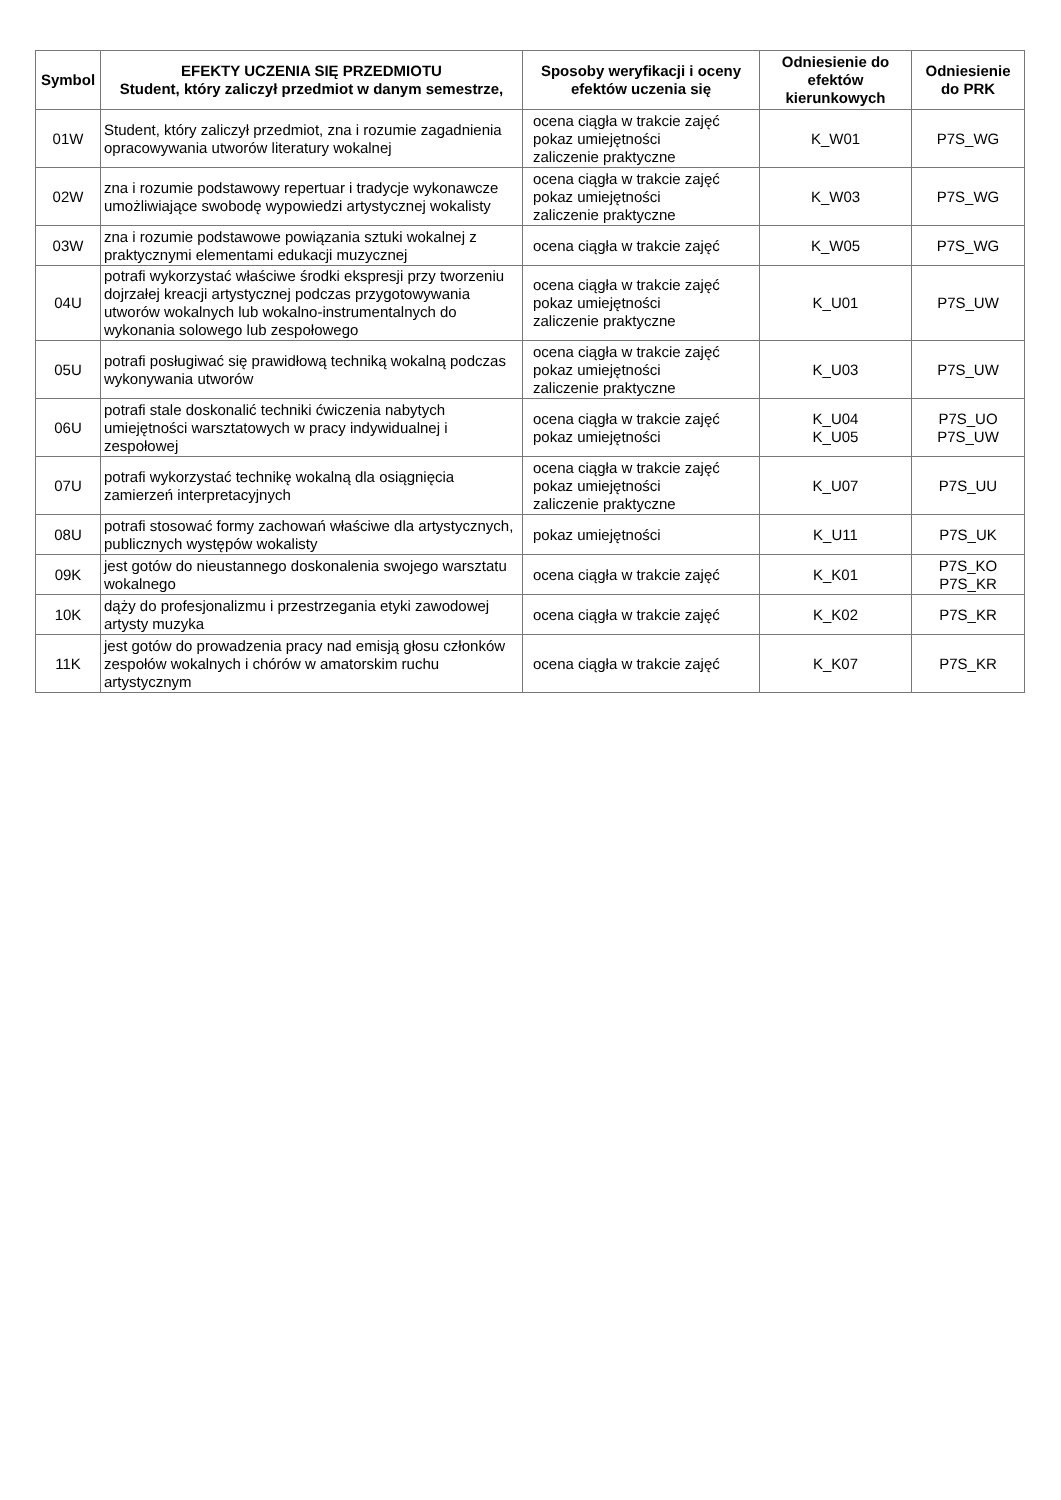| Symbol | EFEKTY UCZENIA SIĘ PRZEDMIOTU Student, który zaliczył przedmiot w danym semestrze, | Sposoby weryfikacji i oceny efektów uczenia się | Odniesienie do efektów kierunkowych | Odniesienie do PRK |
| --- | --- | --- | --- | --- |
| 01W | Student, który zaliczył przedmiot, zna i rozumie zagadnienia opracowywania utworów literatury wokalnej | ocena ciągła w trakcie zajęć pokaz umiejętności zaliczenie praktyczne | K_W01 | P7S_WG |
| 02W | zna i rozumie podstawowy repertuar i tradycje wykonawcze umożliwiające swobodę wypowiedzi artystycznej wokalisty | ocena ciągła w trakcie zajęć pokaz umiejętności zaliczenie praktyczne | K_W03 | P7S_WG |
| 03W | zna i rozumie podstawowe powiązania sztuki wokalnej z praktycznymi elementami edukacji muzycznej | ocena ciągła w trakcie zajęć | K_W05 | P7S_WG |
| 04U | potrafi wykorzystać właściwe środki ekspresji przy tworzeniu dojrzałej kreacji artystycznej podczas przygotowywania utworów wokalnych lub wokalno-instrumentalnych do wykonania solowego lub zespołowego | ocena ciągła w trakcie zajęć pokaz umiejętności zaliczenie praktyczne | K_U01 | P7S_UW |
| 05U | potrafi posługiwać się prawidłową techniką wokalną podczas wykonywania utworów | ocena ciągła w trakcie zajęć pokaz umiejętności zaliczenie praktyczne | K_U03 | P7S_UW |
| 06U | potrafi stale doskonalić techniki ćwiczenia nabytych umiejętności warsztatowych w pracy indywidualnej i zespołowej | ocena ciągła w trakcie zajęć pokaz umiejętności | K_U04 K_U05 | P7S_UO P7S_UW |
| 07U | potrafi wykorzystać technikę wokalną dla osiągnięcia zamierzeń interpretacyjnych | ocena ciągła w trakcie zajęć pokaz umiejętności zaliczenie praktyczne | K_U07 | P7S_UU |
| 08U | potrafi stosować formy zachowań właściwe dla artystycznych, publicznych występów wokalisty | pokaz umiejętności | K_U11 | P7S_UK |
| 09K | jest gotów do nieustannego doskonalenia swojego warsztatu wokalnego | ocena ciągła w trakcie zajęć | K_K01 | P7S_KO P7S_KR |
| 10K | dąży do profesjonalizmu i przestrzegania etyki zawodowej artysty muzyka | ocena ciągła w trakcie zajęć | K_K02 | P7S_KR |
| 11K | jest gotów do prowadzenia pracy nad emisją głosu członków zespołów wokalnych i chórów w amatorskim ruchu artystycznym | ocena ciągła w trakcie zajęć | K_K07 | P7S_KR |